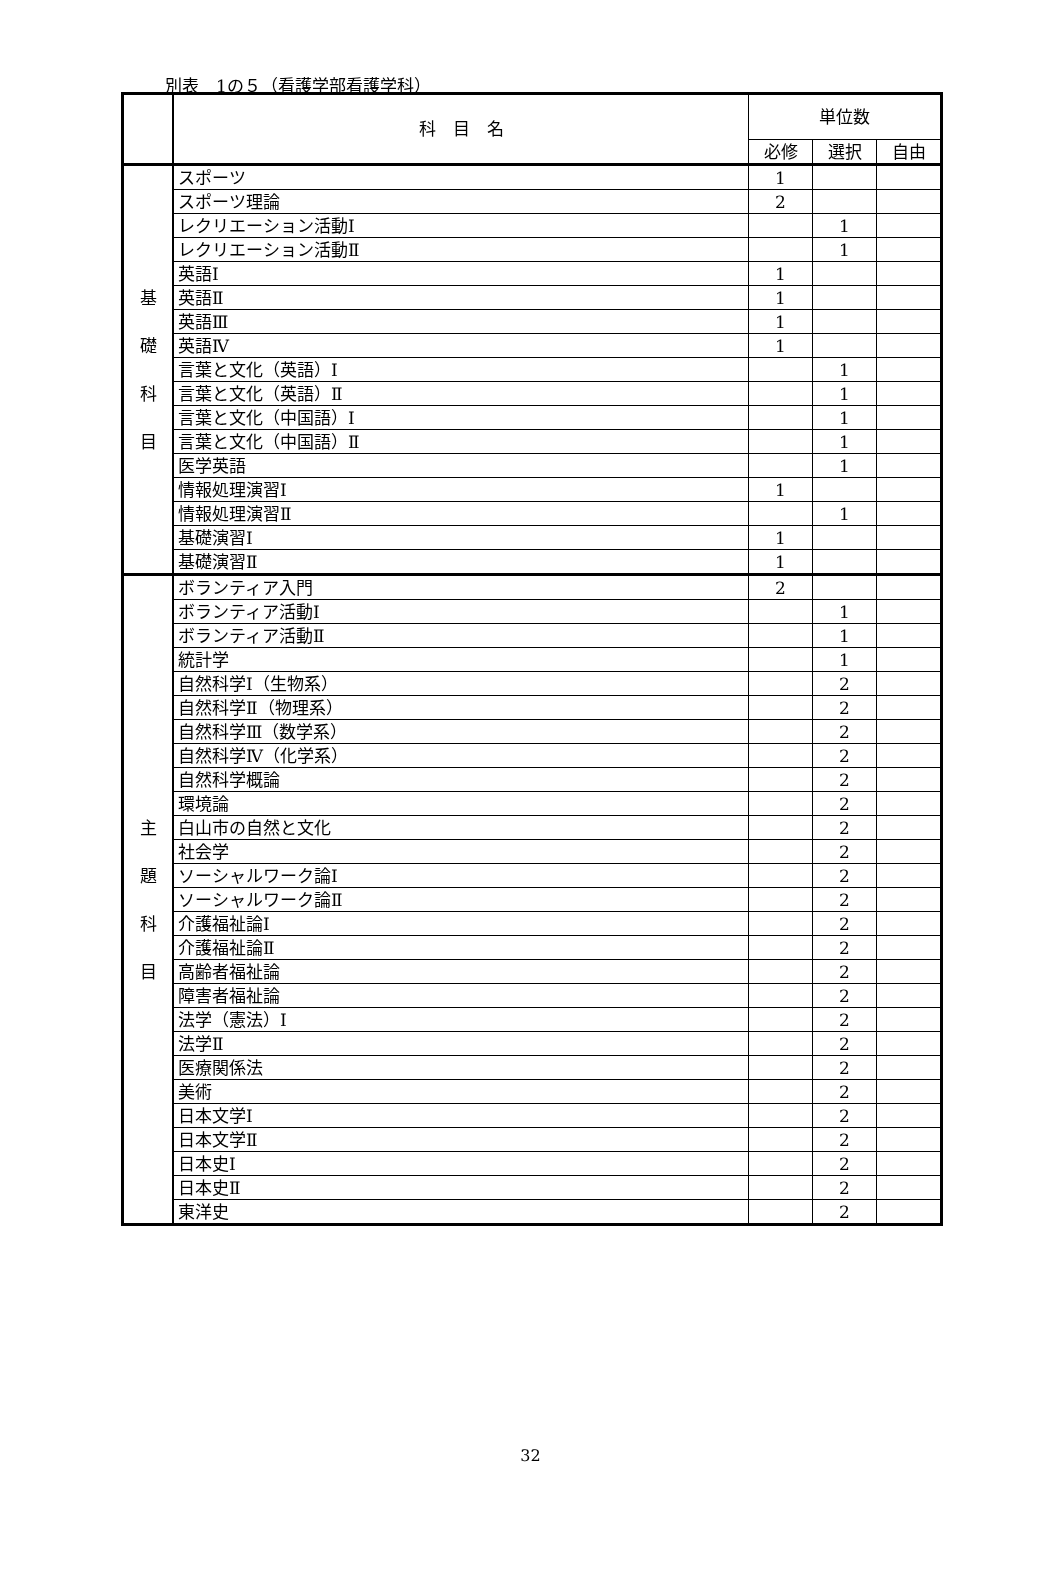別表　1の５（看護学部看護学科）
| | 科 目 名 | 単位数 | | |
| --- | --- | --- | --- | --- |
| | | 必修 | 選択 | 自由 |
| 基 礎 科 目 | スポーツ | 1 | | |
| | スポーツ理論 | 2 | | |
| | レクリエーション活動Ⅰ | | 1 | |
| | レクリエーション活動Ⅱ | | 1 | |
| | 英語Ⅰ | 1 | | |
| | 英語Ⅱ | 1 | | |
| | 英語Ⅲ | 1 | | |
| | 英語Ⅳ | 1 | | |
| | 言葉と文化（英語）Ⅰ | | 1 | |
| | 言葉と文化（英語）Ⅱ | | 1 | |
| | 言葉と文化（中国語）Ⅰ | | 1 | |
| | 言葉と文化（中国語）Ⅱ | | 1 | |
| | 医学英語 | | 1 | |
| | 情報処理演習Ⅰ | 1 | | |
| | 情報処理演習Ⅱ | | 1 | |
| | 基礎演習Ⅰ | 1 | | |
| | 基礎演習Ⅱ | 1 | | |
| 主 題 科 目 | ボランティア入門 | 2 | | |
| | ボランティア活動Ⅰ | | 1 | |
| | ボランティア活動Ⅱ | | 1 | |
| | 統計学 | | 1 | |
| | 自然科学Ⅰ（生物系） | | 2 | |
| | 自然科学Ⅱ（物理系） | | 2 | |
| | 自然科学Ⅲ（数学系） | | 2 | |
| | 自然科学Ⅳ（化学系） | | 2 | |
| | 自然科学概論 | | 2 | |
| | 環境論 | | 2 | |
| | 白山市の自然と文化 | | 2 | |
| | 社会学 | | 2 | |
| | ソーシャルワーク論Ⅰ | | 2 | |
| | ソーシャルワーク論Ⅱ | | 2 | |
| | 介護福祉論Ⅰ | | 2 | |
| | 介護福祉論Ⅱ | | 2 | |
| | 高齢者福祉論 | | 2 | |
| | 障害者福祉論 | | 2 | |
| | 法学（憲法）Ⅰ | | 2 | |
| | 法学Ⅱ | | 2 | |
| | 医療関係法 | | 2 | |
| | 美術 | | 2 | |
| | 日本文学Ⅰ | | 2 | |
| | 日本文学Ⅱ | | 2 | |
| | 日本史Ⅰ | | 2 | |
| | 日本史Ⅱ | | 2 | |
| | 東洋史 | | 2 | |
32